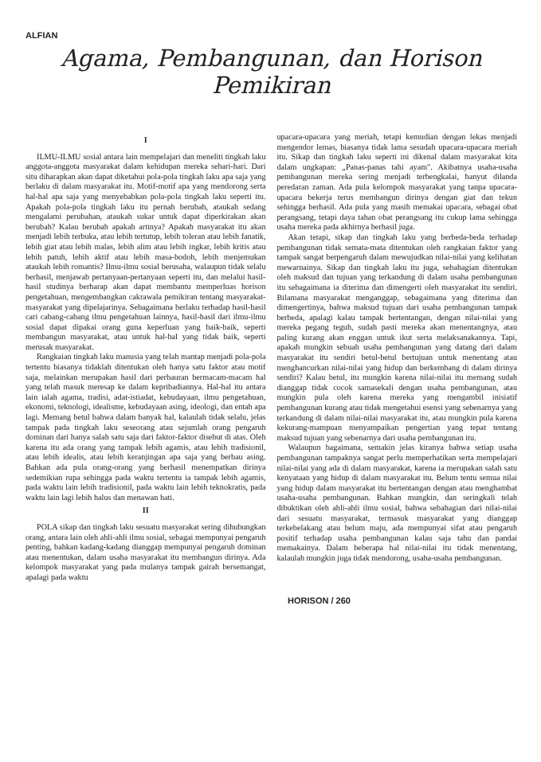ALFIAN
Agama, Pembangunan, dan Horison Pemikiran
I
ILMU-ILMU sosial antara lain mempelajari dan meneliti tingkah laku anggota-anggota masyarakat dalam kehidupan mereka sehari-hari. Dari situ diharapkan akan dapat diketahui pola-pola tingkah laku apa saja yang berlaku di dalam masyarakat itu. Motif-motif apa yang mendorong serta hal-hal apa saja yang menyebabkan pola-pola tingkah laku seperti itu. Apakah pola-pola tingkah laku itu pernah berubah, ataukah sedang mengalami perubahan, ataukah sukar untuk dapat diperkirakan akan berubah? Kalau berubah apakah artinya? Apakah masyarakat itu akan menjadi lebih terbuka, atau lebih tertutup, lebih toleran atau lebih fanatik, lebih giat atau lebih malas, lebih alim atau lebih ingkar, lebih kritis atau lebih patuh, lebih aktif atau lebih masa-bodoh, lebih menjemukan ataukah lebih romantis? Ilmu-ilmu sosial berusaha, walaupun tidak selalu berhasil, menjawab pertanyaan-pertanyaan seperti itu, dan melalui hasil-hasil studinya berharap akan dapat membantu memperluas horison pengetahuan, mengembangkan cakrawala pemikiran tentang masyarakat-masyarakat yang dipelajarinya. Sebagaimana berlaku terhadap hasil-hasil cari cabang-cabang ilmu pengetahuan lainnya, hasil-hasil dari ilmu-ilmu sosial dapat dipakai orang guna keperluan yang baik-baik, seperti membangun masyarakat, atau untuk hal-hal yang tidak baik, seperti merusak masyarakat.
Rangkaian tingkah laku manusia yang telah mantap menjadi pola-pola tertentu biasanya tidaklah ditentukan oleh hanya satu faktor atau motif saja, melainkan merupakan hasil dari perbauran bermacam-macam hal yang telah masuk meresap ke dalam kepribadiannya. Hal-hal itu antara lain ialah agama, tradisi, adat-istiadat, kebudayaan, ilmu pengetahuan, ekonomi, teknologi, idealisme, kebudayaan asing, ideologi, dan entah apa lagi. Memang betul bahwa dalam banyak hal, kalaulah tidak selalu, jelas tampak pada tingkah laku seseorang atau sejumlah orang pengaruh dominan dari hanya salah satu saja dari faktor-faktor disebut di atas. Oleh karena itu ada orang yang tampak lebih agamis, atau lebih tradisionil, atau lebih idealis, atau lebih keranjingan apa saja yang berbau asing. Bahkan ada pula orang-orang yang berhasil menempatkan dirinya sedemikian rupa sehingga pada waktu tertentu ia tampak lebih agamis, pada waktu lain lebih tradisionil, pada waktu lain lebih teknokratis, pada waktu lain lagi lebih halus dan menawan hati.
II
POLA sikap dan tingkah laku sesuatu masyarakat sering dihubungkan orang, antara lain oleh ahli-ahli ilmu sosial, sebagai mempunyai pengaruh penting, bahkan kadang-kadang dianggap mempunyai pengaruh dominan atau menentukan, dalam usaha masyarakat itu membangun dirinya. Ada kelompok masyarakat yang pada mulanya tampak gairah bersemangat, apalagi pada waktu
upacara-upacara yang meriah, tetapi kemudian dengan lekas menjadi mengendor lemas, biasanya tidak lama sesudah upacara-upacara meriah itu. Sikap dan tingkah laku seperti ini dikenal dalam masyarakat kita dalam ungkapan: „Panas-panas tahi ayam". Akibatnya usaha-usaha pembangunan mereka sering menjadi terbengkalai, hanyut dilanda peredaran zaman. Ada pula kelompok masyarakat yang tanpa upacara-upacara bekerja terus membangun dirinya dengan giat dan tekun sehingga berhasil. Ada pula yang masih memakai upacara, sebagai obat perangsang, tetapi daya tahan obat perangsang itu cukup lama sehingga usaha mereka pada akhirnya berhasil juga.
Akan tetapi, sikap dan tingkah laku yang berbeda-beda terhadap pembangunan tidak semata-mata ditentukan oleh rangkaian faktor yang tampak sangat berpengaruh dalam mewujudkan nilai-nilai yang kelihatan mewarnainya. Sikap dan tingkah laku itu juga, sebahagian ditentukan oleh maksud dan tujuan yang terkandung di dalam usaha pembangunan itu sebagaimana ia diterima dan dimengerti oleh masyarakat itu sendiri. Bilamana masyarakat menganggap, sebagaimana yang diterima dan dimengertinya, bahwa maksud tujuan dari usaha pembangunan tampak berbeda, apalagi kalau tampak bertentangan, dengan nilai-nilai yang mereka pegang teguh, sudah pasti mereka akan menentangnya, atau paling kurang akan enggan untuk ikut serta melaksanakannya. Tapi, apakah mungkin sebuah usaha pembangunan yang datang dari dalam masyarakat itu sendiri betul-betul bertujuan untuk menentang atau menghancurkan nilai-nilai yang hidup dan berkembang di dalam dirinya sendiri? Kalau betul, itu mungkin karena nilai-nilai itu memang sudah dianggap tidak cocok samasekali dengan usaha pembangunan, atau mungkin pula oleh karena mereka yang mengambil inisiatif pembangunan kurang atau tidak mengetahui esensi yang sebenarnya yang terkandung di dalam nilai-nilai masyarakat itu, atau mungkin pula karena kekurang-mampuan menyampaikan pengertian yang tepat tentang maksud tujuan yang sebenarnya dari usaha pembangunan itu.
Walaupun bagaimana, semakin jelas kiranya bahwa setiap usaha pembangunan tampaknya sangat perlu memperhatikan serta mempelajari nilai-nilai yang ada di dalam masyarakat, karena ia merupakan salah satu kenyataan yang hidup di dalam masyarakat itu. Belum tentu semua nilai yang hidup dalam masyarakat itu bertentangan dengan atau menghambat usaha-usaha pembangunan. Bahkan mungkin, dan seringkali telah dibuktikan oleh ahli-ahli ilmu sosial, bahwa sebahagian dari nilai-nilai dari sesuatu masyarakat, termasuk masyarakat yang dianggap terkebelakang atau belum maju, ada mempunyai sifat atau pengaruh positif terhadap usaha pembangunan kalau saja tahu dan pandai memakainya. Dalam beberapa hal nilai-nilai itu tidak menentang, kalaulah mungkin juga tidak mendorong, usaha-usaha pembangunan.
HORISON / 260